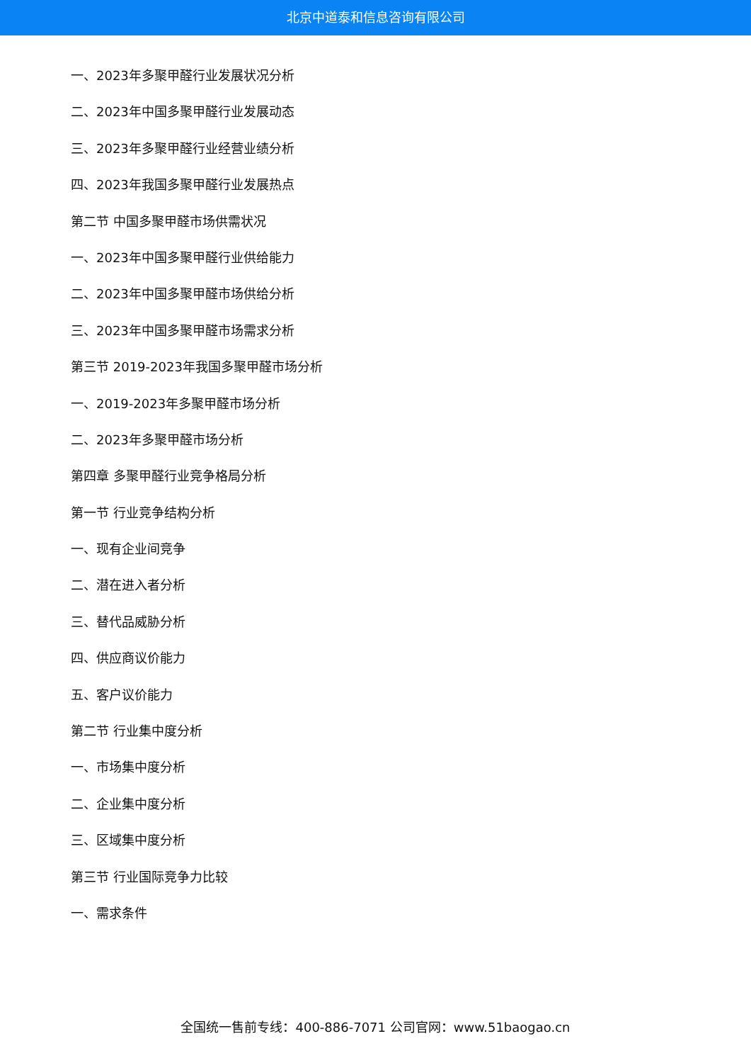北京中道泰和信息咨询有限公司
一、2023年多聚甲醛行业发展状况分析
二、2023年中国多聚甲醛行业发展动态
三、2023年多聚甲醛行业经营业绩分析
四、2023年我国多聚甲醛行业发展热点
第二节 中国多聚甲醛市场供需状况
一、2023年中国多聚甲醛行业供给能力
二、2023年中国多聚甲醛市场供给分析
三、2023年中国多聚甲醛市场需求分析
第三节 2019-2023年我国多聚甲醛市场分析
一、2019-2023年多聚甲醛市场分析
二、2023年多聚甲醛市场分析
第四章 多聚甲醛行业竞争格局分析
第一节 行业竞争结构分析
一、现有企业间竞争
二、潜在进入者分析
三、替代品威胁分析
四、供应商议价能力
五、客户议价能力
第二节 行业集中度分析
一、市场集中度分析
二、企业集中度分析
三、区域集中度分析
第三节 行业国际竞争力比较
一、需求条件
全国统一售前专线：400-886-7071 公司官网：www.51baogao.cn